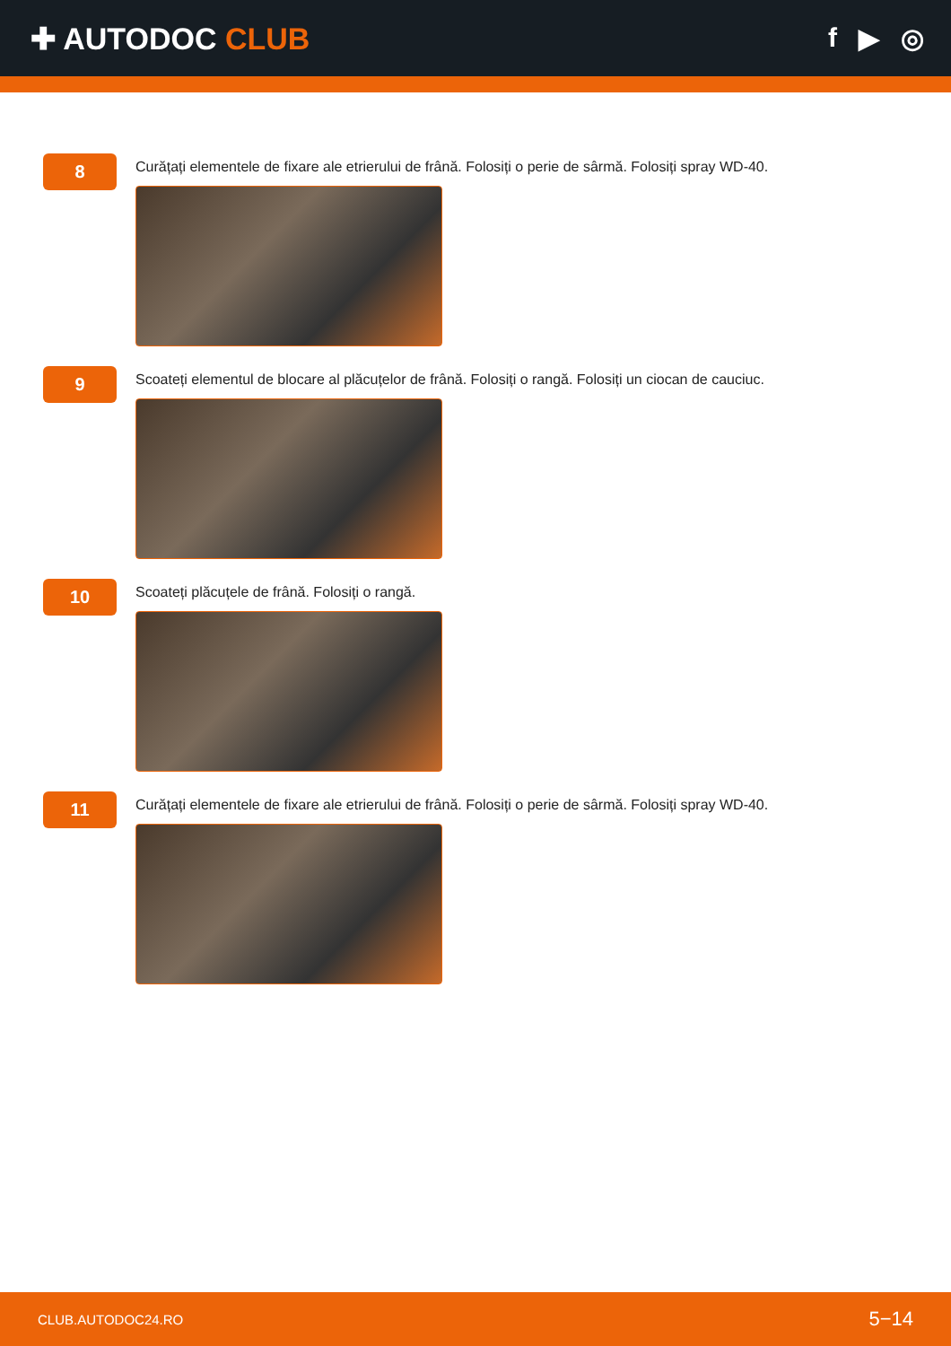✚ AUTODOC CLUB f ▶ ◎
8
Curățați elementele de fixare ale etrierului de frână. Folosiți o perie de sârmă. Folosiți spray WD-40.
9
Scoateți elementul de blocare al plăcuțelor de frână. Folosiți o rangă. Folosiți un ciocan de cauciuc.
10
Scoateți plăcuțele de frână. Folosiți o rangă.
11
Curățați elementele de fixare ale etrierului de frână. Folosiți o perie de sârmă. Folosiți spray WD-40.
CLUB.AUTODOC24.RO 5−14